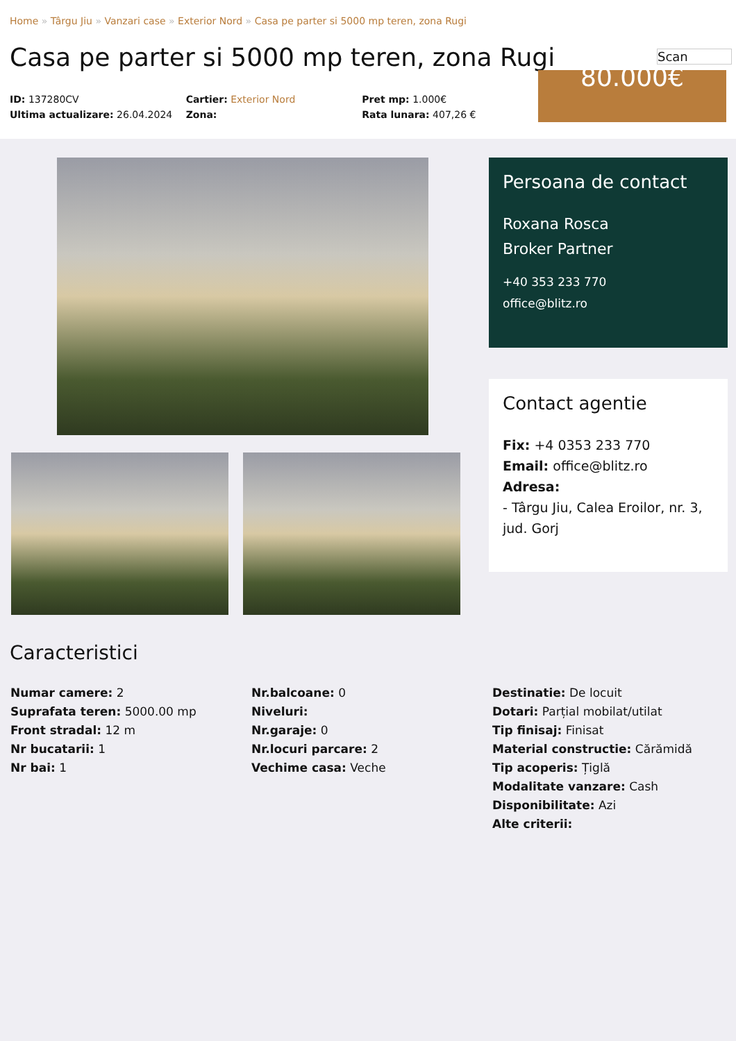Home » Târgu Jiu » Vanzari case » Exterior Nord » Casa pe parter si 5000 mp teren, zona Rugi
Casa pe parter si 5000 mp teren, zona Rugi
Scan
ID: 137280CV
Ultima actualizare: 26.04.2024
Cartier: Exterior Nord
Zona:
Pret mp: 1.000€
Rata lunara: 407,26 €
80.000€
Persoana de contact
Roxana Rosca
Broker Partner
+40 353 233 770
office@blitz.ro
Contact agentie
Fix: +4 0353 233 770
Email: office@blitz.ro
Adresa:
- Târgu Jiu, Calea Eroilor, nr. 3, jud. Gorj
Caracteristici
Numar camere: 2
Suprafata teren: 5000.00 mp
Front stradal: 12 m
Nr bucatarii: 1
Nr bai: 1
Nr.balcoane: 0
Niveluri:
Nr.garaje: 0
Nr.locuri parcare: 2
Vechime casa: Veche
Destinatie: De locuit
Dotari: Parțial mobilat/utilat
Tip finisaj: Finisat
Material constructie: Cărămidă
Tip acoperis: Țiglă
Modalitate vanzare: Cash
Disponibilitate: Azi
Alte criterii: